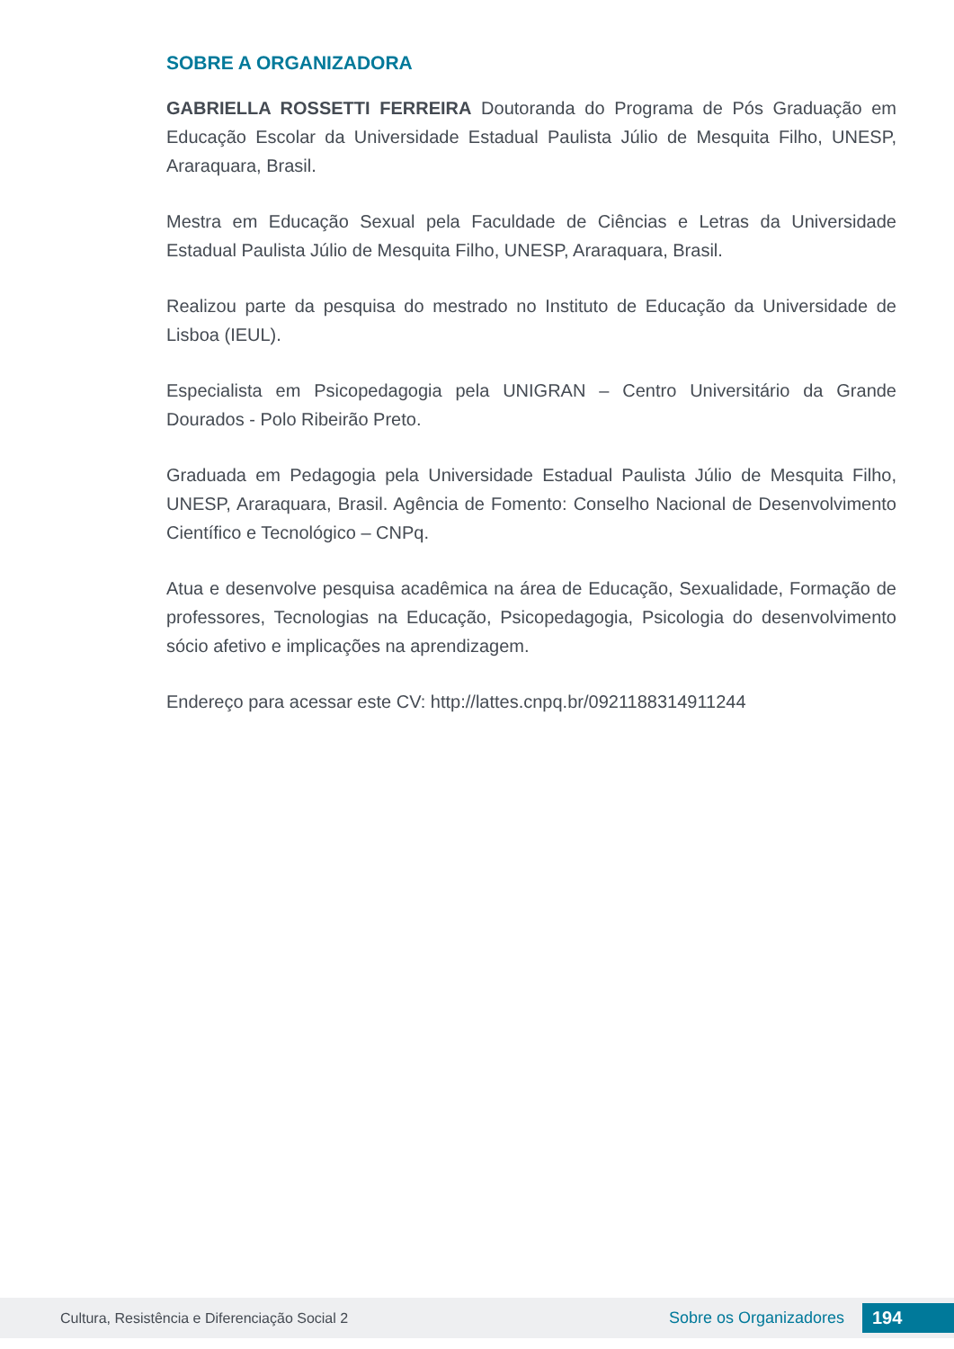SOBRE A ORGANIZADORA
GABRIELLA ROSSETTI FERREIRA Doutoranda do Programa de Pós Graduação em Educação Escolar da Universidade Estadual Paulista Júlio de Mesquita Filho, UNESP, Araraquara, Brasil.
Mestra em Educação Sexual pela Faculdade de Ciências e Letras da Universidade Estadual Paulista Júlio de Mesquita Filho, UNESP, Araraquara, Brasil.
Realizou parte da pesquisa do mestrado no Instituto de Educação da Universidade de Lisboa (IEUL).
Especialista em Psicopedagogia pela UNIGRAN – Centro Universitário da Grande Dourados - Polo Ribeirão Preto.
Graduada em Pedagogia pela Universidade Estadual Paulista Júlio de Mesquita Filho, UNESP, Araraquara, Brasil. Agência de Fomento: Conselho Nacional de Desenvolvimento Científico e Tecnológico – CNPq.
Atua e desenvolve pesquisa acadêmica na área de Educação, Sexualidade, Formação de professores, Tecnologias na Educação, Psicopedagogia, Psicologia do desenvolvimento sócio afetivo e implicações na aprendizagem.
Endereço para acessar este CV: http://lattes.cnpq.br/0921188314911244
Cultura, Resistência e Diferenciação Social 2 Sobre os Organizadores 194